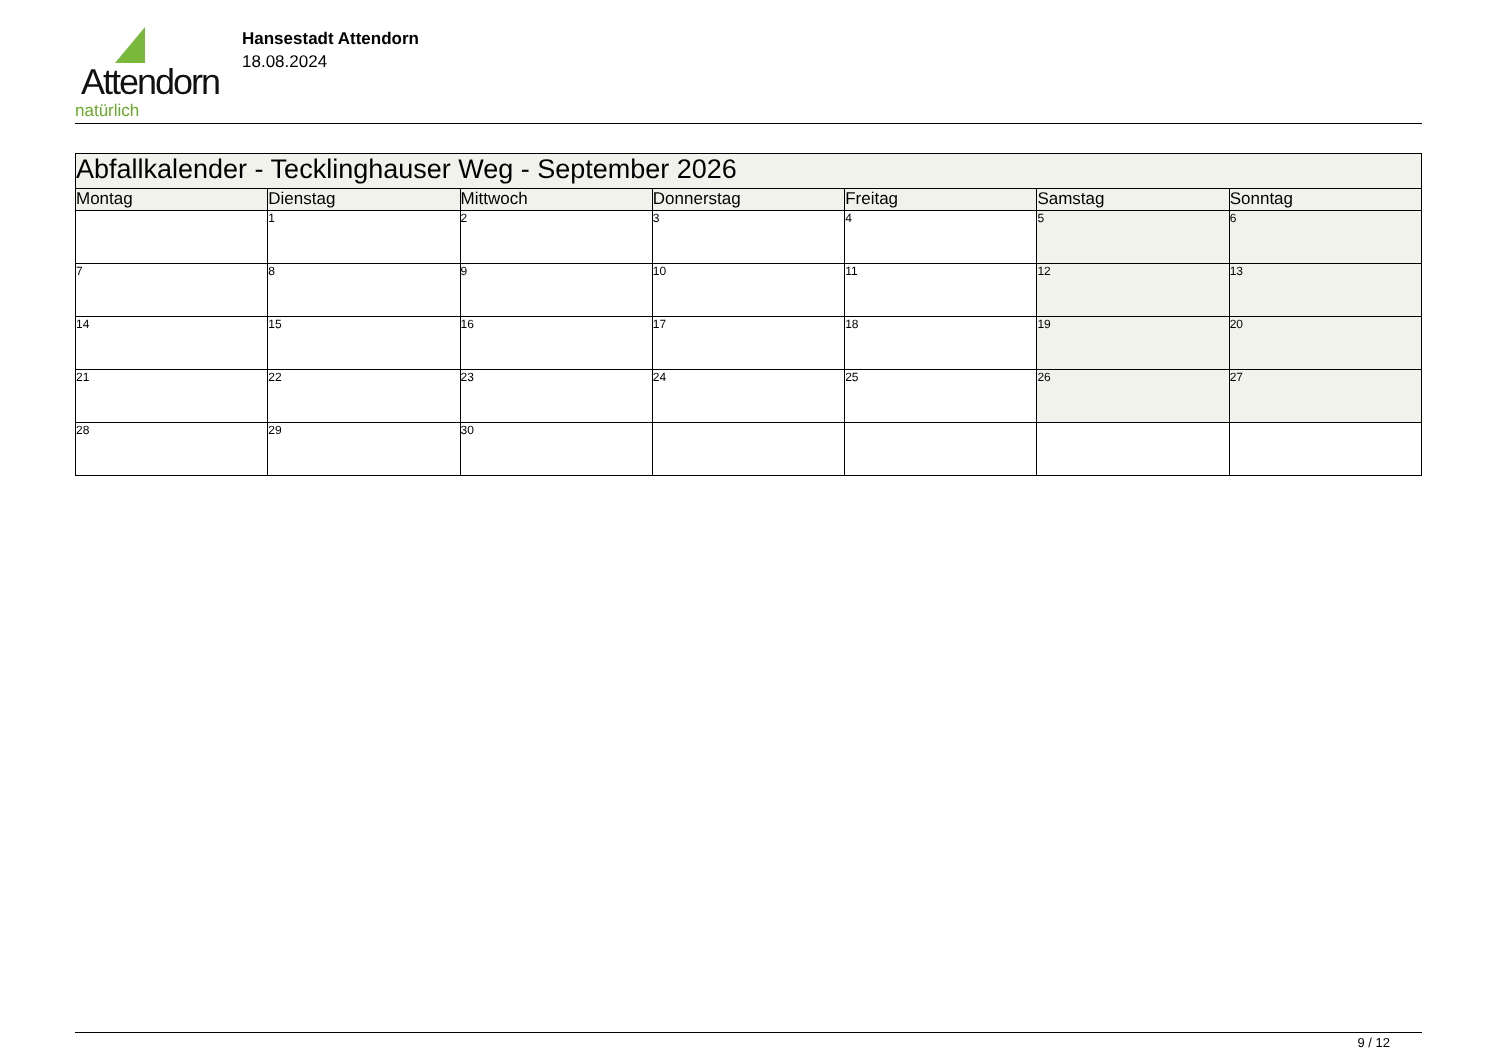Attendorn
natürlich
Hansestadt Attendorn
18.08.2024
| Abfallkalender - Tecklinghauser Weg - September 2026 | | | | | | |
| Montag | Dienstag | Mittwoch | Donnerstag | Freitag | Samstag | Sonntag |
| | 1 | 2 | 3 | 4 | 5 | 6 |
| 7 | 8 | 9 | 10 | 11 | 12 | 13 |
| 14 | 15 | 16 | 17 | 18 | 19 | 20 |
| 21 | 22 | 23 | 24 | 25 | 26 | 27 |
| 28 | 29 | 30 | | | | |
9 / 12